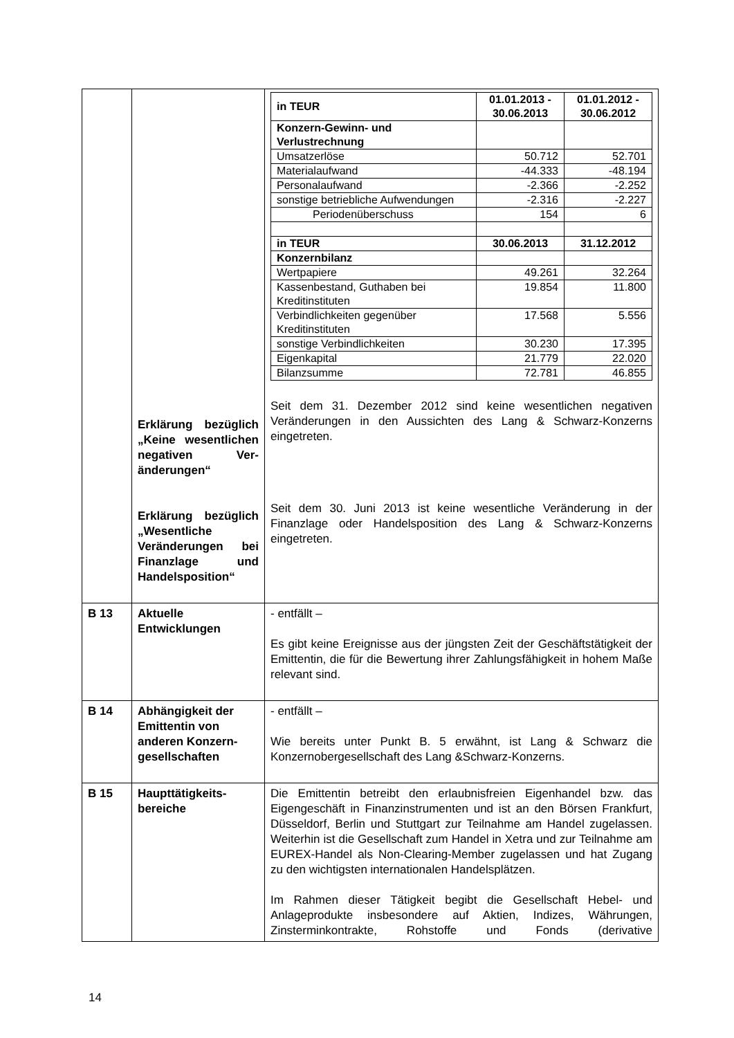| | Erklärung bezüglich „Keine wesentlichen negativen Ver­änderungen“ Erklärung bezüg­lich „Wesentliche Veränderungen bei Finanzlage und Handels­position“ | / in TEUR / 01.01.2013 - 30.06.2013 / 01.01.2012 - 30.06.2012 / / Konzern-Gewinn- und Verlustrechnung / / / / Umsatzerlöse / 50.712 / 52.701 / / Materialaufwand / -44.333 / -48.194 / / Personalaufwand / -2.366 / -2.252 / / sonstige betriebliche Aufwendungen / -2.316 / -2.227 / / Periodenüberschuss / 154 / 6 / / in TEUR / 30.06.2013 / 31.12.2012 / / Konzernbilanz / / / / Wertpapiere / 49.261 / 32.264 / / Kassenbestand, Guthaben bei Kreditinstituten / 19.854 / 11.800 / / Verbindlichkeiten gegenüber Kreditinstituten / 17.568 / 5.556 / / sonstige Verbindlichkeiten / 30.230 / 17.395 / / Eigenkapital / 21.779 / 22.020 / / Bilanzsumme / 72.781 / 46.855 / Seit dem 31. Dezember 2012 sind keine wesentlichen negativen Veränderungen in den Aussichten des Lang & Schwarz-Konzerns eingetreten. Seit dem 30. Juni 2013 ist keine wesentliche Veränderung in der Finanzlage oder Handelsposition des Lang & Schwarz-Konzerns eingetreten. |
| B 13 | Aktuelle Entwicklungen | - entfällt – Es gibt keine Ereignisse aus der jüngsten Zeit der Geschäftstätigkeit der Emittentin, die für die Bewertung ihrer Zahlungsfähigkeit in hohem Maße relevant sind. |
| B 14 | Abhängigkeit der Emittentin von anderen Konzern­gesellschaften | - entfällt – Wie bereits unter Punkt B. 5 erwähnt, ist Lang & Schwarz die Konzernobergesellschaft des Lang &Schwarz-Konzerns. |
| B 15 | Haupttätigkeits­bereiche | Die Emittentin betreibt den erlaubnisfreien Eigenhandel bzw. das Eigengeschäft in Finanzinstrumenten und ist an den Börsen Frankfurt, Düsseldorf, Berlin und Stuttgart zur Teilnahme am Handel zugelassen. Weiterhin ist die Gesellschaft zum Handel in Xetra und zur Teilnahme am EUREX-Handel als Non-Clearing-Member zugelassen und hat Zugang zu den wichtigsten internationalen Handelsplätzen. Im Rahmen dieser Tätigkeit begibt die Gesellschaft Hebel- und Anlageprodukte insbesondere auf Aktien, Indizes, Währungen, Zinsterminkontrakte, Rohstoffe und Fonds (derivative |
14